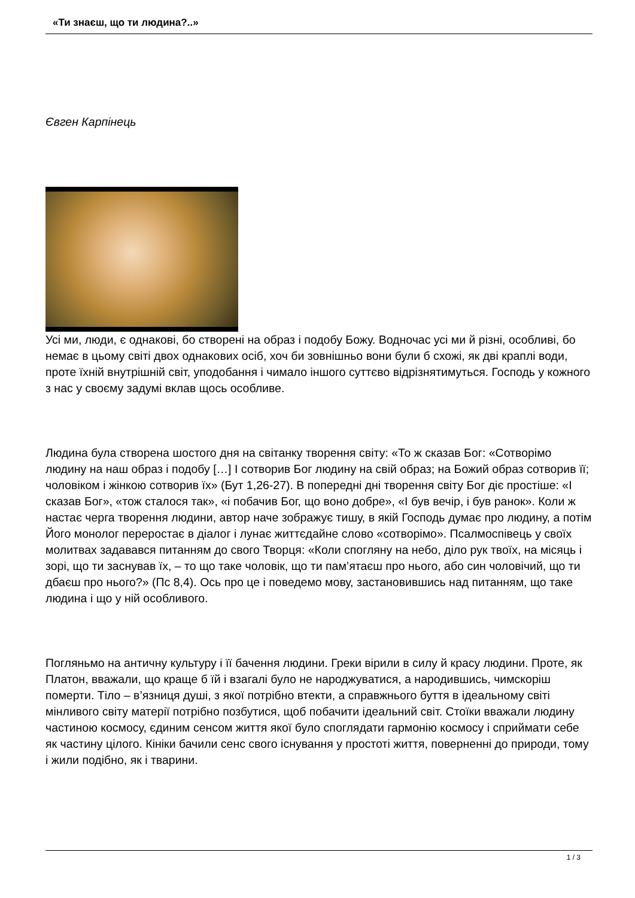«Ти знаєш, що ти людина?..»
Євген Карпінець
Усі ми, люди, є однакові, бо створені на образ і подобу Божу. Водночас усі ми й різні, особливі, бо немає в цьому світі двох однакових осіб, хоч би зовнішньо вони були б схожі, як дві краплі води, проте їхній внутрішній світ, уподобання і чимало іншого суттєво відрізнятимуться. Господь у кожного з нас у своєму задумі вклав щось особливе.
Людина була створена шостого дня на світанку творення світу: «То ж сказав Бог: «Сотворімо людину на наш образ і подобу […] І сотворив Бог людину на свій образ; на Божий образ сотворив її; чоловіком і жінкою сотворив їх» (Бут 1,26-27). В попередні дні творення світу Бог діє простіше: «І сказав Бог», «тож сталося так», «і побачив Бог, що воно добре», «І був вечір, і був ранок». Коли ж настає черга творення людини, автор наче зображує тишу, в якій Господь думає про людину, а потім Його монолог переростає в діалог і лунає життєдайне слово «сотворімо». Псалмоспівець у своїх молитвах задавався питанням до свого Творця: «Коли спогляну на небо, діло рук твоїх, на місяць і зорі, що ти заснував їх, – то що таке чоловік, що ти пам’ятаєш про нього, або син чоловічий, що ти дбаєш про нього?» (Пс 8,4). Ось про це і поведемо мову, застановившись над питанням, що таке людина і що у ній особливого.
Погляньмо на античну культуру і її бачення людини. Греки вірили в силу й красу людини. Проте, як Платон, вважали, що краще б їй і взагалі було не народжуватися, а народившись, чимскоріш померти. Тіло – в’язниця душі, з якої потрібно втекти, а справжнього буття в ідеальному світі мінливого світу матерії потрібно позбутися, щоб побачити ідеальний світ. Стоїки вважали людину частиною космосу, єдиним сенсом життя якої було споглядати гармонію космосу і сприймати себе як частину цілого. Кініки бачили сенс свого існування у простоті життя, поверненні до природи, тому і жили подібно, як і тварини.
1 / 3